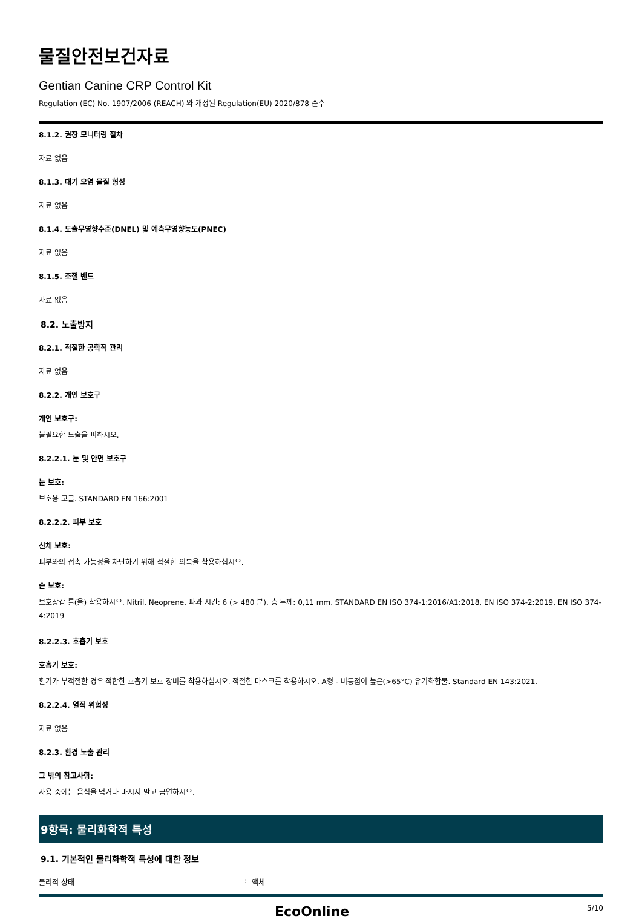물질안전보건자료
Gentian Canine CRP Control Kit
Regulation (EC) No. 1907/2006 (REACH) 와 개정된 Regulation(EU) 2020/878 준수
8.1.2. 권장 모니터링 절차
자료 없음
8.1.3. 대기 오염 물질 형성
자료 없음
8.1.4. 도출무영향수준(DNEL) 및 예측무영향농도(PNEC)
자료 없음
8.1.5. 조절 밴드
자료 없음
8.2. 노출방지
8.2.1. 적절한 공학적 관리
자료 없음
8.2.2. 개인 보호구
개인 보호구:
불필요한 노출을 피하시오.
8.2.2.1. 눈 및 안면 보호구
눈 보호:
보호용 고글. STANDARD EN 166:2001
8.2.2.2. 피부 보호
신체 보호:
피부와의 접촉 가능성을 차단하기 위해 적절한 의복을 착용하십시오.
손 보호:
보호장갑 를(을) 착용하시오. Nitril. Neoprene. 파과 시간: 6 (> 480 분). 층 두께: 0,11 mm. STANDARD EN ISO 374-1:2016/A1:2018, EN ISO 374-2:2019, EN ISO 374-4:2019
8.2.2.3. 호흡기 보호
호흡기 보호:
환기가 부적절할 경우 적합한 호흡기 보호 장비를 착용하십시오. 적절한 마스크를 착용하시오. A형 - 비등점이 높은(>65°C) 유기화합물. Standard EN 143:2021.
8.2.2.4. 열적 위험성
자료 없음
8.2.3. 환경 노출 관리
그 밖의 참고사항:
사용 중에는 음식을 먹거나 마시지 말고 금연하시오.
9항목: 물리화학적 특성
9.1. 기본적인 물리화학적 특성에 대한 정보
물리적 상태: 액체
EcoOnline 5/10